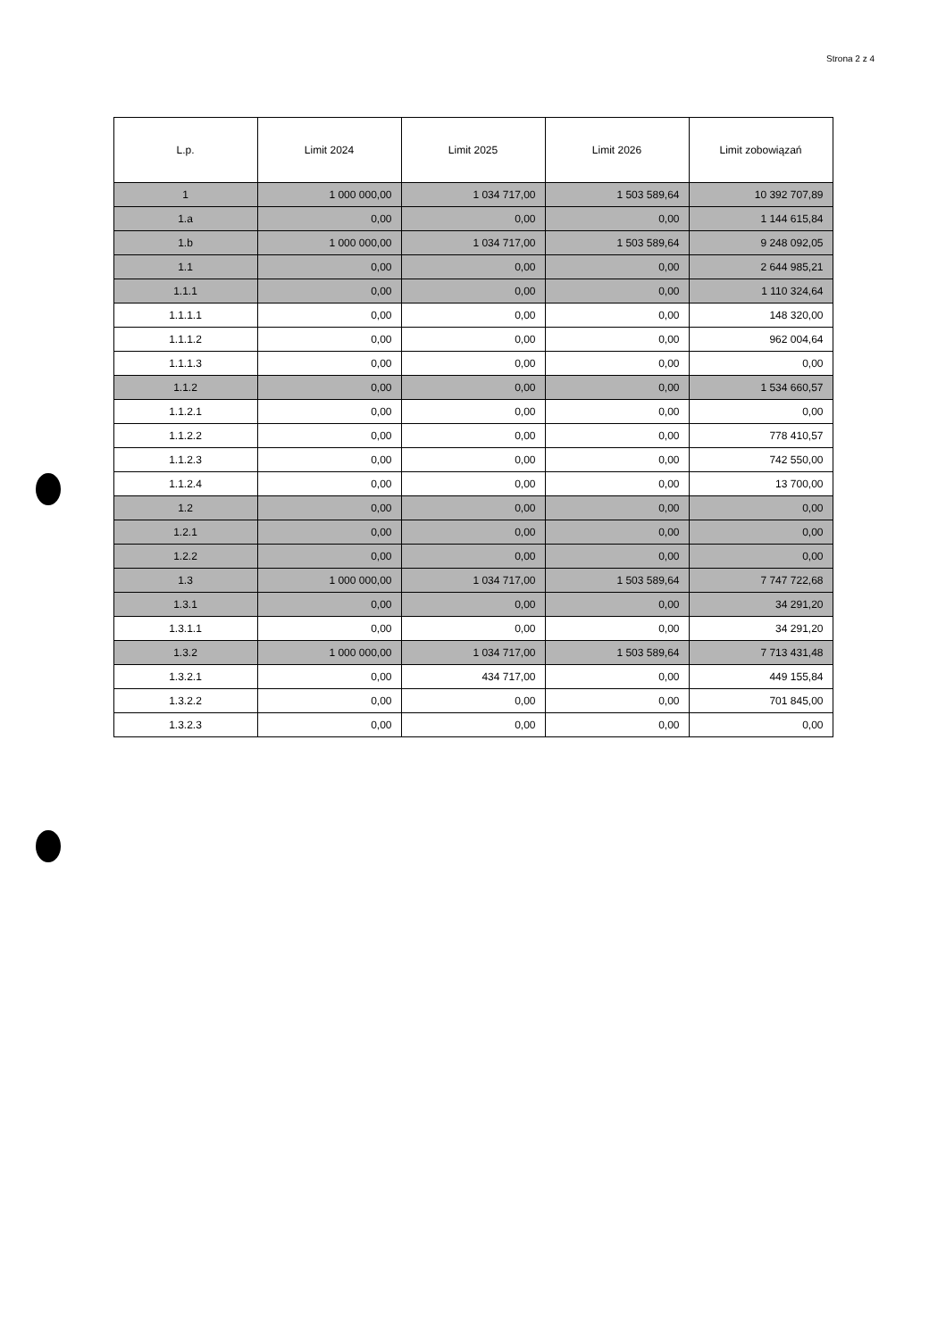Strona 2 z 4
| L.p. | Limit 2024 | Limit 2025 | Limit 2026 | Limit zobowiązań |
| --- | --- | --- | --- | --- |
| 1 | 1 000 000,00 | 1 034 717,00 | 1 503 589,64 | 10 392 707,89 |
| 1.a | 0,00 | 0,00 | 0,00 | 1 144 615,84 |
| 1.b | 1 000 000,00 | 1 034 717,00 | 1 503 589,64 | 9 248 092,05 |
| 1.1 | 0,00 | 0,00 | 0,00 | 2 644 985,21 |
| 1.1.1 | 0,00 | 0,00 | 0,00 | 1 110 324,64 |
| 1.1.1.1 | 0,00 | 0,00 | 0,00 | 148 320,00 |
| 1.1.1.2 | 0,00 | 0,00 | 0,00 | 962 004,64 |
| 1.1.1.3 | 0,00 | 0,00 | 0,00 | 0,00 |
| 1.1.2 | 0,00 | 0,00 | 0,00 | 1 534 660,57 |
| 1.1.2.1 | 0,00 | 0,00 | 0,00 | 0,00 |
| 1.1.2.2 | 0,00 | 0,00 | 0,00 | 778 410,57 |
| 1.1.2.3 | 0,00 | 0,00 | 0,00 | 742 550,00 |
| 1.1.2.4 | 0,00 | 0,00 | 0,00 | 13 700,00 |
| 1.2 | 0,00 | 0,00 | 0,00 | 0,00 |
| 1.2.1 | 0,00 | 0,00 | 0,00 | 0,00 |
| 1.2.2 | 0,00 | 0,00 | 0,00 | 0,00 |
| 1.3 | 1 000 000,00 | 1 034 717,00 | 1 503 589,64 | 7 747 722,68 |
| 1.3.1 | 0,00 | 0,00 | 0,00 | 34 291,20 |
| 1.3.1.1 | 0,00 | 0,00 | 0,00 | 34 291,20 |
| 1.3.2 | 1 000 000,00 | 1 034 717,00 | 1 503 589,64 | 7 713 431,48 |
| 1.3.2.1 | 0,00 | 434 717,00 | 0,00 | 449 155,84 |
| 1.3.2.2 | 0,00 | 0,00 | 0,00 | 701 845,00 |
| 1.3.2.3 | 0,00 | 0,00 | 0,00 | 0,00 |